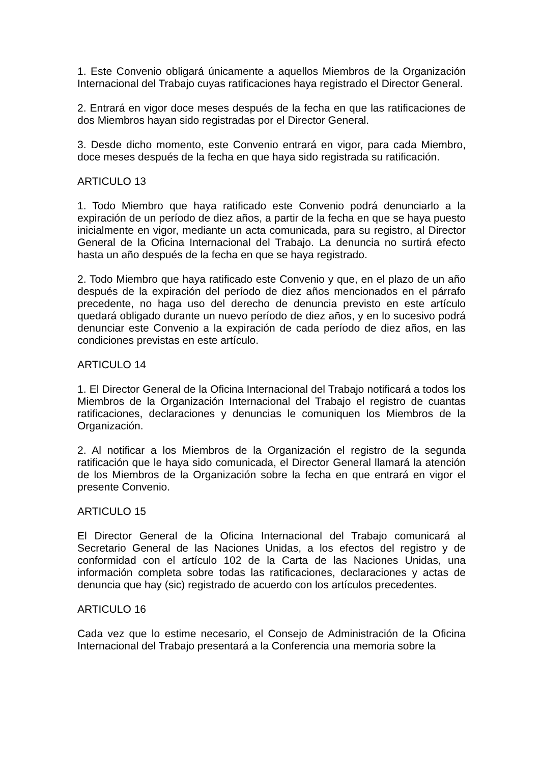1. Este Convenio obligará únicamente a aquellos Miembros de la Organización Internacional del Trabajo cuyas ratificaciones haya registrado el Director General.
2. Entrará en vigor doce meses después de la fecha en que las ratificaciones de dos Miembros hayan sido registradas por el Director General.
3. Desde dicho momento, este Convenio entrará en vigor, para cada Miembro, doce meses después de la fecha en que haya sido registrada su ratificación.
ARTICULO 13
1. Todo Miembro que haya ratificado este Convenio podrá denunciarlo a la expiración de un período de diez años, a partir de la fecha en que se haya puesto inicialmente en vigor, mediante un acta comunicada, para su registro, al Director General de la Oficina Internacional del Trabajo. La denuncia no surtirá efecto hasta un año después de la fecha en que se haya registrado.
2. Todo Miembro que haya ratificado este Convenio y que, en el plazo de un año después de la expiración del período de diez años mencionados en el párrafo precedente, no haga uso del derecho de denuncia previsto en este artículo quedará obligado durante un nuevo período de diez años, y en lo sucesivo podrá denunciar este Convenio a la expiración de cada período de diez años, en las condiciones previstas en este artículo.
ARTICULO 14
1. El Director General de la Oficina Internacional del Trabajo notificará a todos los Miembros de la Organización Internacional del Trabajo el registro de cuantas ratificaciones, declaraciones y denuncias le comuniquen los Miembros de la Organización.
2. Al notificar a los Miembros de la Organización el registro de la segunda ratificación que le haya sido comunicada, el Director General llamará la atención de los Miembros de la Organización sobre la fecha en que entrará en vigor el presente Convenio.
ARTICULO 15
El Director General de la Oficina Internacional del Trabajo comunicará al Secretario General de las Naciones Unidas, a los efectos del registro y de conformidad con el artículo 102 de la Carta de las Naciones Unidas, una información completa sobre todas las ratificaciones, declaraciones y actas de denuncia que hay (sic) registrado de acuerdo con los artículos precedentes.
ARTICULO 16
Cada vez que lo estime necesario, el Consejo de Administración de la Oficina Internacional del Trabajo presentará a la Conferencia una memoria sobre la